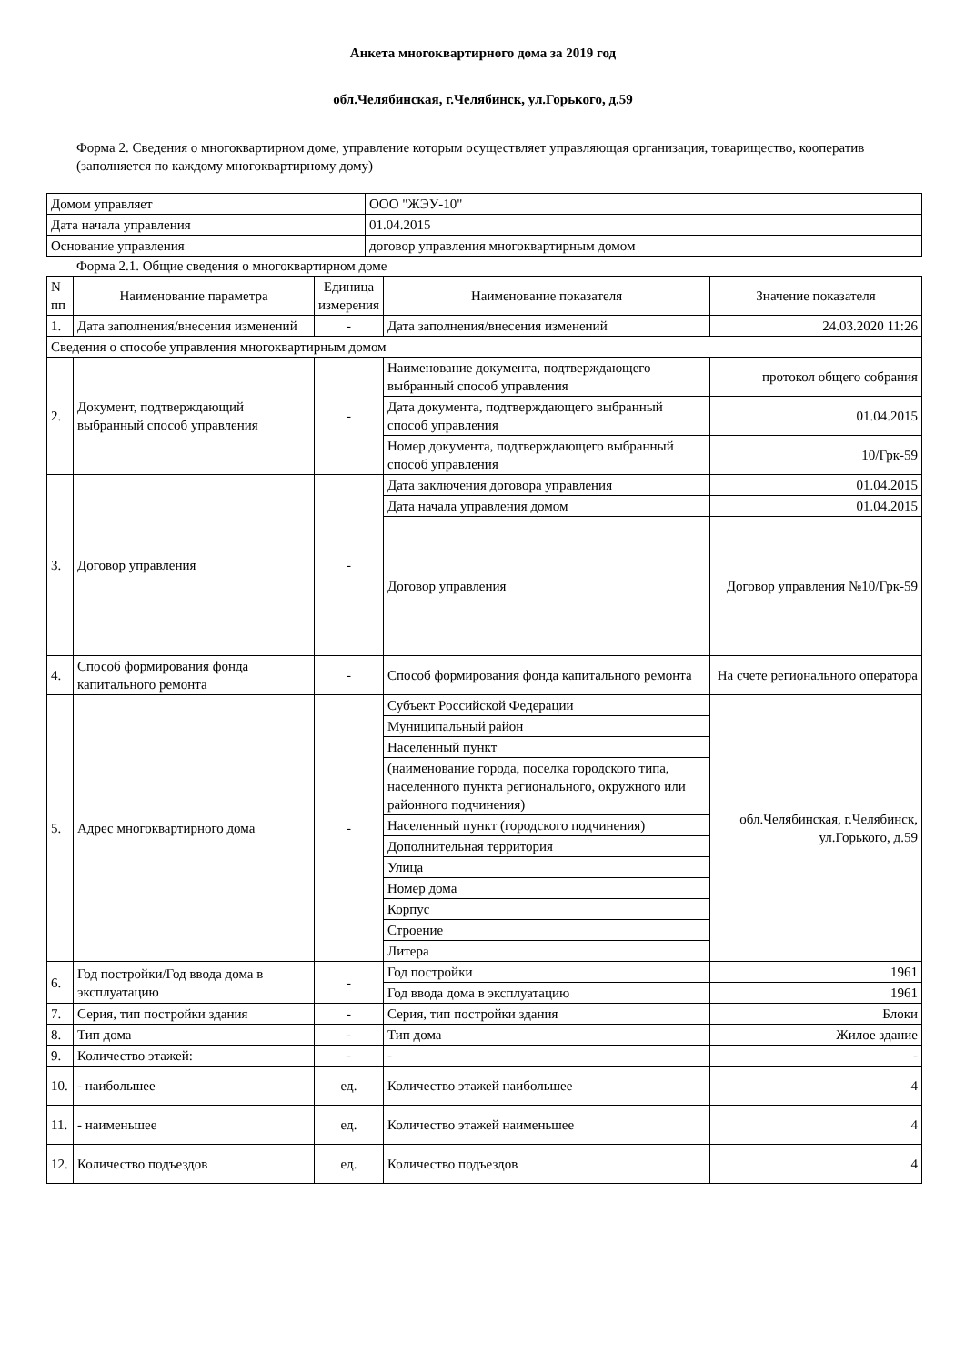Анкета многоквартирного дома за 2019 год
обл.Челябинская, г.Челябинск, ул.Горького, д.59
Форма 2. Сведения о многоквартирном доме, управление которым осуществляет управляющая организация, товарищество, кооператив (заполняется по каждому многоквартирному дому)
| Домом управляет | ООО "ЖЭУ-10" |
| Дата начала управления | 01.04.2015 |
| Основание управления | договор управления многоквартирным домом |
Форма 2.1. Общие сведения о многоквартирном доме
| N пп | Наименование параметра | Единица измерения | Наименование показателя | Значение показателя |
| --- | --- | --- | --- | --- |
| 1. | Дата заполнения/внесения изменений | - | Дата заполнения/внесения изменений | 24.03.2020 11:26 |
| Сведения о способе управления многоквартирным домом | | | | |
| 2. | Документ, подтверждающий выбранный способ управления | - | Наименование документа, подтверждающего выбранный способ управления | протокол общего собрания |
| | | | Дата документа, подтверждающего выбранный способ управления | 01.04.2015 |
| | | | Номер документа, подтверждающего выбранный способ управления | 10/Грк-59 |
| 3. | Договор управления | - | Дата заключения договора управления | 01.04.2015 |
| | | | Дата начала управления домом | 01.04.2015 |
| | | | Договор управления | Договор управления №10/Грк-59 |
| 4. | Способ формирования фонда капитального ремонта | - | Способ формирования фонда капитального ремонта | На счете регионального оператора |
| 5. | Адрес многоквартирного дома | - | Субъект Российской Федерации | обл.Челябинская, г.Челябинск, ул.Горького, д.59 |
| | | | Муниципальный район | |
| | | | Населенный пункт | |
| | | | (наименование города, поселка городского типа, населенного пункта регионального, окружного или районного подчинения) | |
| | | | Населенный пункт (городского подчинения) | |
| | | | Дополнительная территория | |
| | | | Улица | |
| | | | Номер дома | |
| | | | Корпус | |
| | | | Строение | |
| | | | Литера | |
| 6. | Год постройки/Год ввода дома в эксплуатацию | - | Год постройки | 1961 |
| | | | Год ввода дома в эксплуатацию | 1961 |
| 7. | Серия, тип постройки здания | - | Серия, тип постройки здания | Блоки |
| 8. | Тип дома | - | Тип дома | Жилое здание |
| 9. | Количество этажей: | - | - | - |
| 10. | - наибольшее | ед. | Количество этажей наибольшее | 4 |
| 11. | - наименьшее | ед. | Количество этажей наименьшее | 4 |
| 12. | Количество подъездов | ед. | Количество подъездов | 4 |